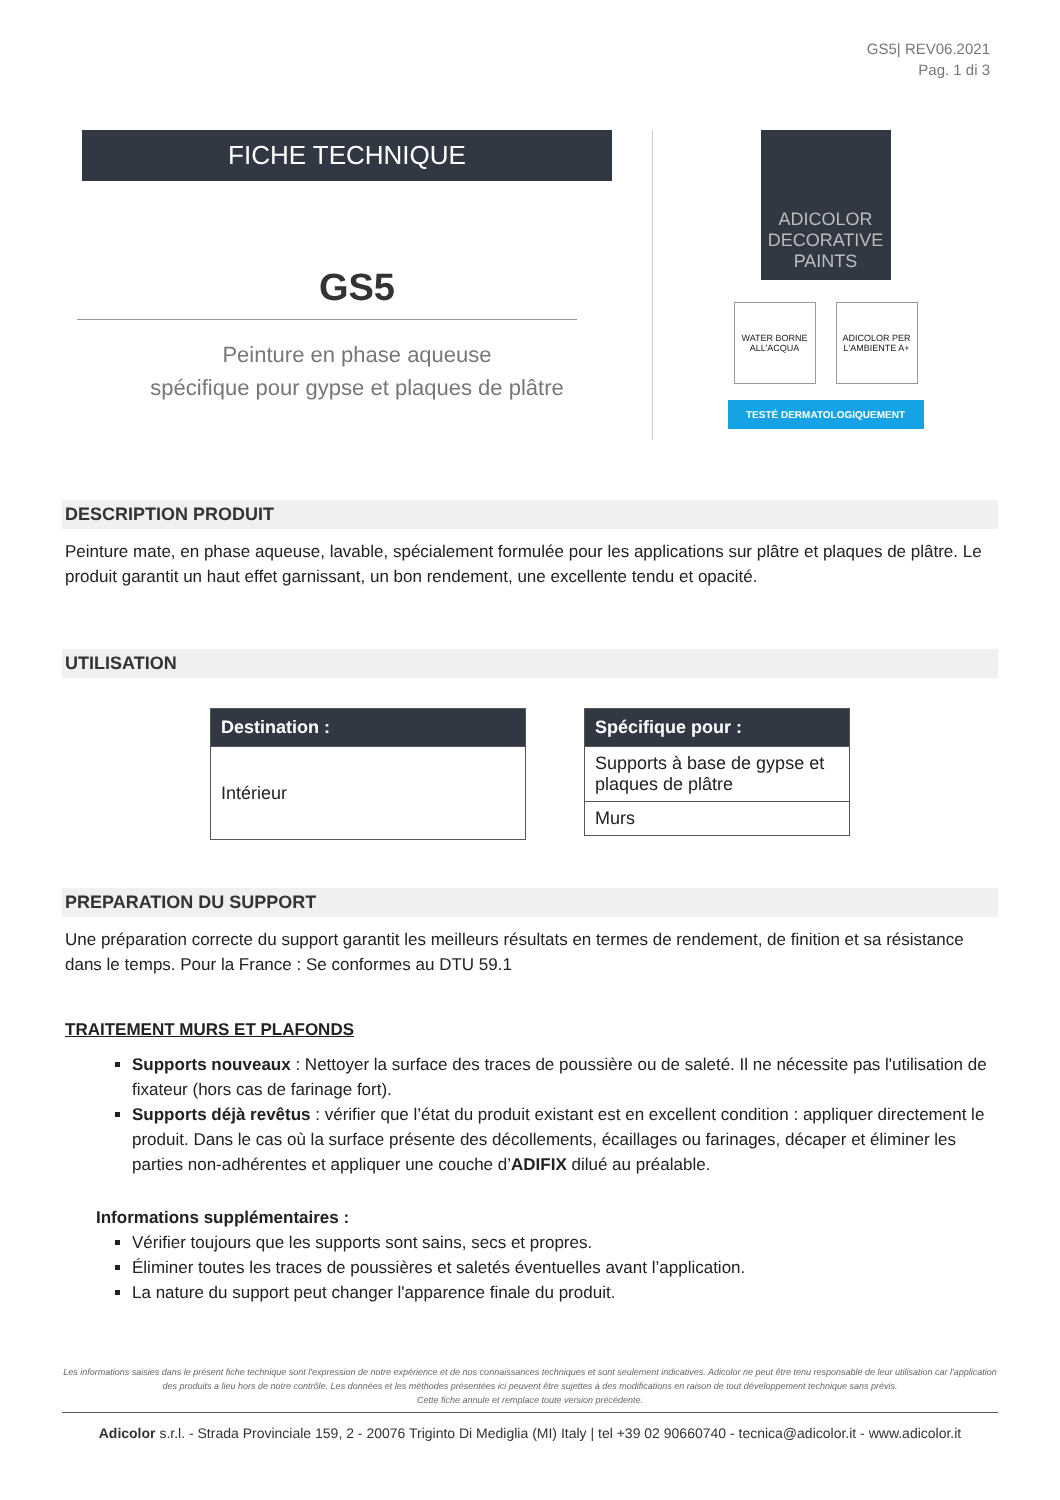GS5| REV06.2021
Pag. 1 di 3
FICHE TECHNIQUE
GS5
Peinture en phase aqueuse
spécifique pour gypse et plaques de plâtre
ADICOLOR
DECORATIVE PAINTS
WATER BORNE ALL'ACQUA
ADICOLOR PER L'AMBIENTE A+
TESTÉ DERMATOLOGIQUEMENT
DESCRIPTION PRODUIT
Peinture mate, en phase aqueuse, lavable, spécialement formulée pour les applications sur plâtre et plaques de plâtre. Le produit garantit un haut effet garnissant, un bon rendement, une excellente tendu et opacité.
UTILISATION
| Destination : |
| --- |
| Intérieur |
| Spécifique pour : |
| --- |
| Supports à base de gypse et plaques de plâtre |
| Murs |
PREPARATION DU SUPPORT
Une préparation correcte du support garantit les meilleurs résultats en termes de rendement, de finition et sa résistance dans le temps. Pour la France : Se conformes au DTU 59.1
TRAITEMENT MURS ET PLAFONDS
Supports nouveaux : Nettoyer la surface des traces de poussière ou de saleté. Il ne nécessite pas l'utilisation de fixateur (hors cas de farinage fort).
Supports déjà revêtus : vérifier que l’état du produit existant est en excellent condition : appliquer directement le produit. Dans le cas où la surface présente des décollements, écaillages ou farinages, décaper et éliminer les parties non-adhérentes et appliquer une couche d’ADIFIX dilué au préalable.
Informations supplémentaires :
Vérifier toujours que les supports sont sains, secs et propres.
Éliminer toutes les traces de poussières et saletés éventuelles avant l’application.
La nature du support peut changer l'apparence finale du produit.
Les informations saisies dans le présent fiche technique sont l'expression de notre expérience et de nos connaissances techniques et sont seulement indicatives. Adicolor ne peut être tenu responsable de leur utilisation car l'application des produits a lieu hors de notre contrôle. Les données et les méthodes présentées ici peuvent être sujettes à des modifications en raison de tout développement technique sans prévis.
Cette fiche annule et remplace toute version précédente.
Adicolor s.r.l. - Strada Provinciale 159, 2 - 20076 Triginto Di Mediglia (MI) Italy | tel +39 02 90660740 - tecnica@adicolor.it - www.adicolor.it